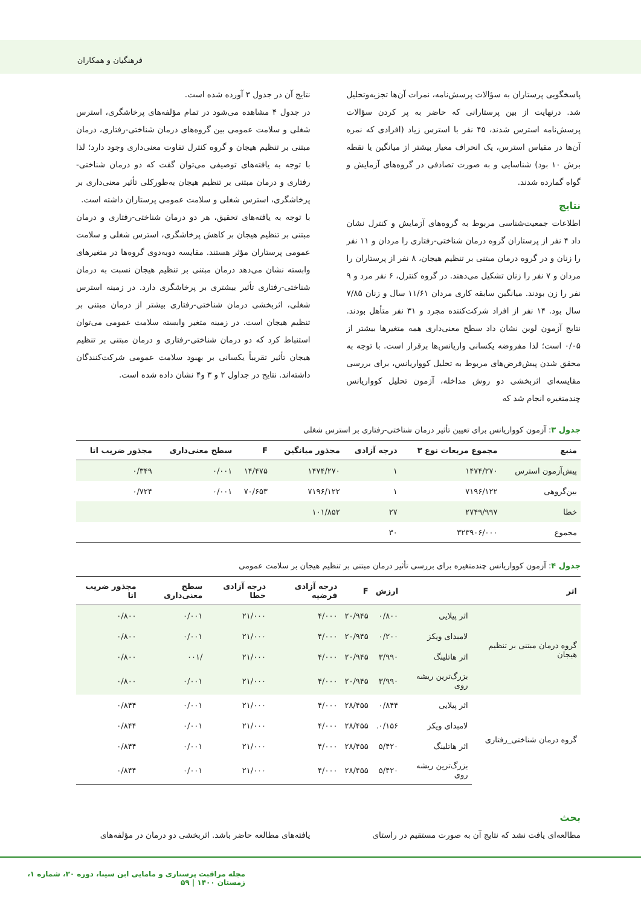فرهنگیان و همکاران
پاسخگویی پرستاران به سؤالات پرسش‌نامه، نمرات آن‌ها تجزیه‌وتحلیل شد. درنهایت از بین پرستارانی که حاضر به پر کردن سؤالات پرسش‌نامه استرس شدند، ۴۵ نفر با استرس زیاد (افرادی که نمره آن‌ها در مقیاس استرس، یک انحراف معیار بیشتر از میانگین یا نقطه برش ۱۰ بود) شناسایی و به صورت تصادفی در گروه‌های آزمایش و گواه گمارده شدند.
نتایج
اطلاعات جمعیت‌شناسی مربوط به گروه‌های آزمایش و کنترل نشان داد ۴ نفر از پرستاران گروه درمان شناختی-رفتاری را مردان و ۱۱ نفر را زنان و در گروه درمان مبتنی بر تنظیم هیجان، ۸ نفر از پرستاران را مردان و ۷ نفر را زنان تشکیل می‌دهند. در گروه کنترل، ۶ نفر مرد و ۹ نفر را زن بودند. میانگین سابقه کاری مردان ۱۱/۶۱ سال و زنان ۷/۸۵ سال بود. ۱۴ نفر از افراد شرکت‌کننده مجرد و ۳۱ نفر متأهل بودند. نتایج آزمون لوین نشان داد سطح معنی‌داری همه متغیرها بیشتر از ۰/۰۵ است؛ لذا مفروضه یکسانی واریانس‌ها برقرار است. با توجه به محقق شدن پیش‌فرض‌های مربوط به تحلیل کوواریانس، برای بررسی مقایسه‌ای اثربخشی دو روش مداخله، آزمون تحلیل کوواریانس چندمتغیره انجام شد که
نتایج آن در جدول ۳ آورده شده است.
در جدول ۴ مشاهده می‌شود در تمام مؤلفه‌های پرخاشگری، استرس شغلی و سلامت عمومی بین گروه‌های درمان شناختی-رفتاری، درمان مبتنی بر تنظیم هیجان و گروه کنترل تفاوت معنی‌داری وجود دارد؛ لذا با توجه به یافته‌های توصیفی می‌توان گفت که دو درمان شناختی-رفتاری و درمان مبتنی بر تنظیم هیجان به‌طورکلی تأثیر معنی‌داری بر پرخاشگری، استرس شغلی و سلامت عمومی پرستاران داشته است.
با توجه به یافته‌های تحقیق، هر دو درمان شناختی-رفتاری و درمان مبتنی بر تنظیم هیجان بر کاهش پرخاشگری، استرس شغلی و سلامت عمومی پرستاران مؤثر هستند. مقایسه دوبه‌دوی گروه‌ها در متغیرهای وابسته نشان می‌دهد درمان مبتنی بر تنظیم هیجان نسبت به درمان شناختی-رفتاری تأثیر بیشتری بر پرخاشگری دارد. در زمینه استرس شغلی، اثربخشی درمان شناختی-رفتاری بیشتر از درمان مبتنی بر تنظیم هیجان است. در زمینه متغیر وابسته سلامت عمومی می‌توان استنباط کرد که دو درمان شناختی-رفتاری و درمان مبتنی بر تنظیم هیجان تأثیر تقریباً یکسانی بر بهبود سلامت عمومی شرکت‌کنندگان داشته‌اند. نتایج در جداول ۲ و ۳ و۴ نشان داده شده است.
جدول ۳: آزمون کوواریانس برای تعیین تأثیر درمان شناختی-رفتاری بر استرس شغلی
| منبع | مجموع مربعات نوع ۳ | درجه آزادی | مجذور میانگین | F | سطح معنی‌داری | مجذور ضریب اتا |
| --- | --- | --- | --- | --- | --- | --- |
| پیش‌آزمون استرس | ۱۴۷۴/۲۷۰ | ۱ | ۱۴۷۴/۲۷۰ | ۱۴/۴۷۵ | ۰/۰۰۱ | ۰/۳۴۹ |
| بین‌گروهی | ۷۱۹۶/۱۲۲ | ۱ | ۷۱۹۶/۱۲۲ | ۷۰/۶۵۳ | ۰/۰۰۱ | ۰/۷۲۴ |
| خطا | ۲۷۴۹/۹۹۷ | ۲۷ | ۱۰۱/۸۵۲ | | | |
| مجموع | ۳۲۳۹۰۶/۰۰۰ | ۳۰ | | | | |
جدول ۴: آزمون کوواریانس چندمتغیره برای بررسی تأثیر درمان مبتنی بر تنظیم هیجان بر سلامت عمومی
| اثر | | ارزش | F | درجه آزادی فرضیه | درجه آزادی خطا | سطح معنی‌داری | مجذور ضریب اتا |
| --- | --- | --- | --- | --- | --- | --- | --- |
| گروه درمان مبتنی بر تنظیم هیجان | اثر پیلایی | ۰/۸۰۰ | ۲۰/۹۴۵ | ۴/۰۰۰ | ۲۱/۰۰۰ | ۰/۰۰۱ | ۰/۸۰۰ |
| | لامبدای ویکز | ۰/۲۰۰ | ۲۰/۹۴۵ | ۴/۰۰۰ | ۲۱/۰۰۰ | ۰/۰۰۱ | ۰/۸۰۰ |
| | اثر هاتلینگ | ۳/۹۹۰ | ۲۰/۹۴۵ | ۴/۰۰۰ | ۲۱/۰۰۰ | /۰۰۱ | ۰/۸۰۰ |
| | بزرگ‌ترین ریشه روی | ۳/۹۹۰ | ۲۰/۹۴۵ | ۴/۰۰۰ | ۲۱/۰۰۰ | ۰/۰۰۱ | ۰/۸۰۰ |
| گروه درمان شناختی_رفتاری | اثر پیلایی | ۰/۸۴۴ | ۲۸/۴۵۵ | ۴/۰۰۰ | ۲۱/۰۰۰ | ۰/۰۰۱ | ۰/۸۴۴ |
| | لامبدای ویکز | ۰/۱۵۶. | ۲۸/۴۵۵ | ۴/۰۰۰ | ۲۱/۰۰۰ | ۰/۰۰۱ | ۰/۸۴۴ |
| | اثر هاتلینگ | ۵/۴۲۰ | ۲۸/۴۵۵ | ۴/۰۰۰ | ۲۱/۰۰۰ | ۰/۰۰۱ | ۰/۸۴۴ |
| | بزرگ‌ترین ریشه روی | ۵/۴۲۰ | ۲۸/۴۵۵ | ۴/۰۰۰ | ۲۱/۰۰۰ | ۰/۰۰۱ | ۰/۸۴۴ |
بحث
مطالعه‌ای یافت نشد که نتایج آن به صورت مستقیم در راستای
یافته‌های مطالعه حاضر باشد. اثربخشی دو درمان در مؤلفه‌های
مجله مراقبت پرستاری و مامایی ابن سینا، دوره ۳۰، شماره ۱، زمستان ۱۴۰۰ | ۵۹